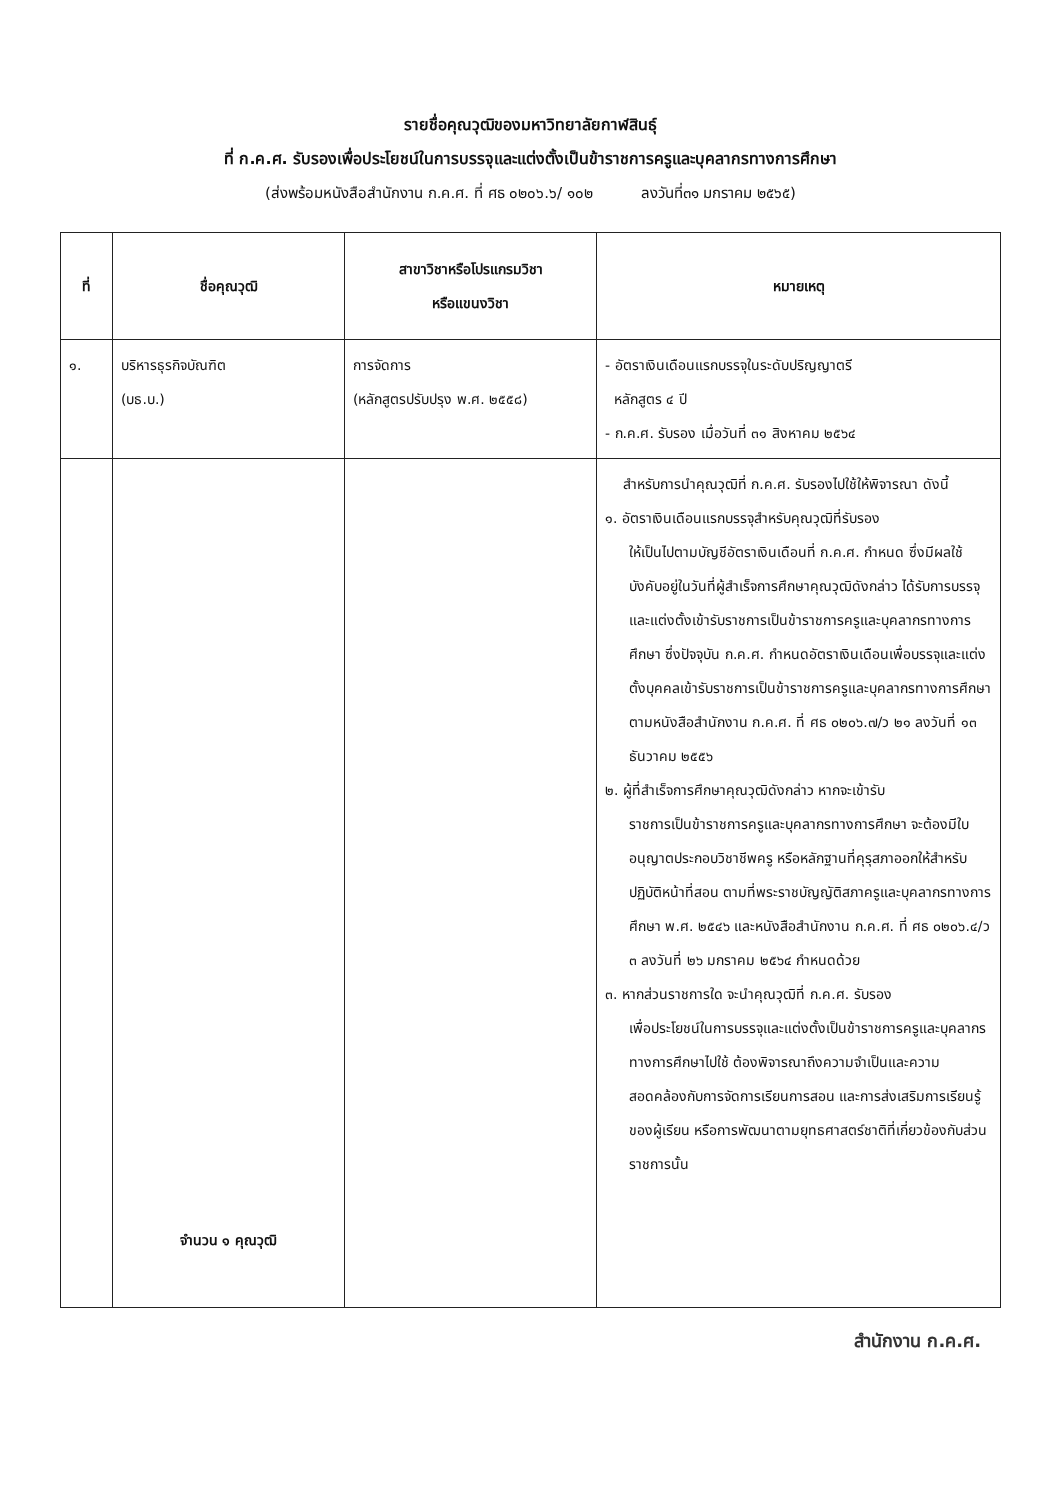รายชื่อคุณวุฒิของมหาวิทยาลัยกาฬสินธุ์
ที่ ก.ค.ศ. รับรองเพื่อประโยชน์ในการบรรจุและแต่งตั้งเป็นข้าราชการครูและบุคลากรทางการศึกษา
(ส่งพร้อมหนังสือสำนักงาน ก.ค.ศ. ที่ ศธ ๐๒๐๖.๖/ ๑๐๒ ลงวันที่๓๑ มกราคม ๒๕๖๕)
| ที่ | ชื่อคุณวุฒิ | สาขาวิชาหรือโปรแกรมวิชา หรือแขนงวิชา | หมายเหตุ |
| --- | --- | --- | --- |
| ๑. | บริหารธุรกิจบัณฑิต (บธ.บ.) | การจัดการ (หลักสูตรปรับปรุง พ.ศ. ๒๕๕๘) | - อัตราเงินเดือนแรกบรรจุในระดับปริญญาตรี หลักสูตร ๔ ปี - ก.ค.ศ. รับรอง เมื่อวันที่ ๓๑ สิงหาคม ๒๕๖๔ |
| | จำนวน ๑ คุณวุฒิ | | สำหรับการนำคุณวุฒิที่ ก.ค.ศ. รับรองไปใช้ให้พิจารณา ดังนี้ ๑. อัตราเงินเดือนแรกบรรจุสำหรับคุณวุฒิที่รับรอง ให้เป็นไปตามบัญชีอัตราเงินเดือนที่ ก.ค.ศ. กำหนด ซึ่งมีผลใช้บังคับอยู่ในวันที่ผู้สำเร็จการศึกษาคุณวุฒิดังกล่าว ได้รับการบรรจุและแต่งตั้งเข้ารับราชการเป็นข้าราชการครูและบุคลากรทางการศึกษา ซึ่งปัจจุบัน ก.ค.ศ. กำหนดอัตราเงินเดือนเพื่อบรรจุและแต่งตั้งบุคคลเข้ารับราชการเป็นข้าราชการครูและบุคลากรทางการศึกษา ตามหนังสือสำนักงาน ก.ค.ศ. ที่ ศธ ๐๒๐๖.๗/ว ๒๑ ลงวันที่ ๑๓ ธันวาคม ๒๕๕๖ ๒. ผู้ที่สำเร็จการศึกษาคุณวุฒิดังกล่าว หากจะเข้ารับ ราชการเป็นข้าราชการครูและบุคลากรทางการศึกษา จะต้องมีใบอนุญาตประกอบวิชาชีพครู หรือหลักฐานที่คุรุสภาออกให้สำหรับปฏิบัติหน้าที่สอน ตามที่พระราชบัญญัติสภาครูและบุคลากรทางการศึกษา พ.ศ. ๒๕๔๖ และหนังสือสำนักงาน ก.ค.ศ. ที่ ศธ ๐๒๐๖.๔/ว ๓ ลงวันที่ ๒๖ มกราคม ๒๕๖๔ กำหนดด้วย ๓. หากส่วนราชการใด จะนำคุณวุฒิที่ ก.ค.ศ. รับรอง เพื่อประโยชน์ในการบรรจุและแต่งตั้งเป็นข้าราชการครูและบุคลากรทางการศึกษาไปใช้ ต้องพิจารณาถึงความจำเป็นและความสอดคล้องกับการจัดการเรียนการสอน และการส่งเสริมการเรียนรู้ของผู้เรียน หรือการพัฒนาตามยุทธศาสตร์ชาติที่เกี่ยวข้องกับส่วนราชการนั้น |
สำนักงาน ก.ค.ศ.